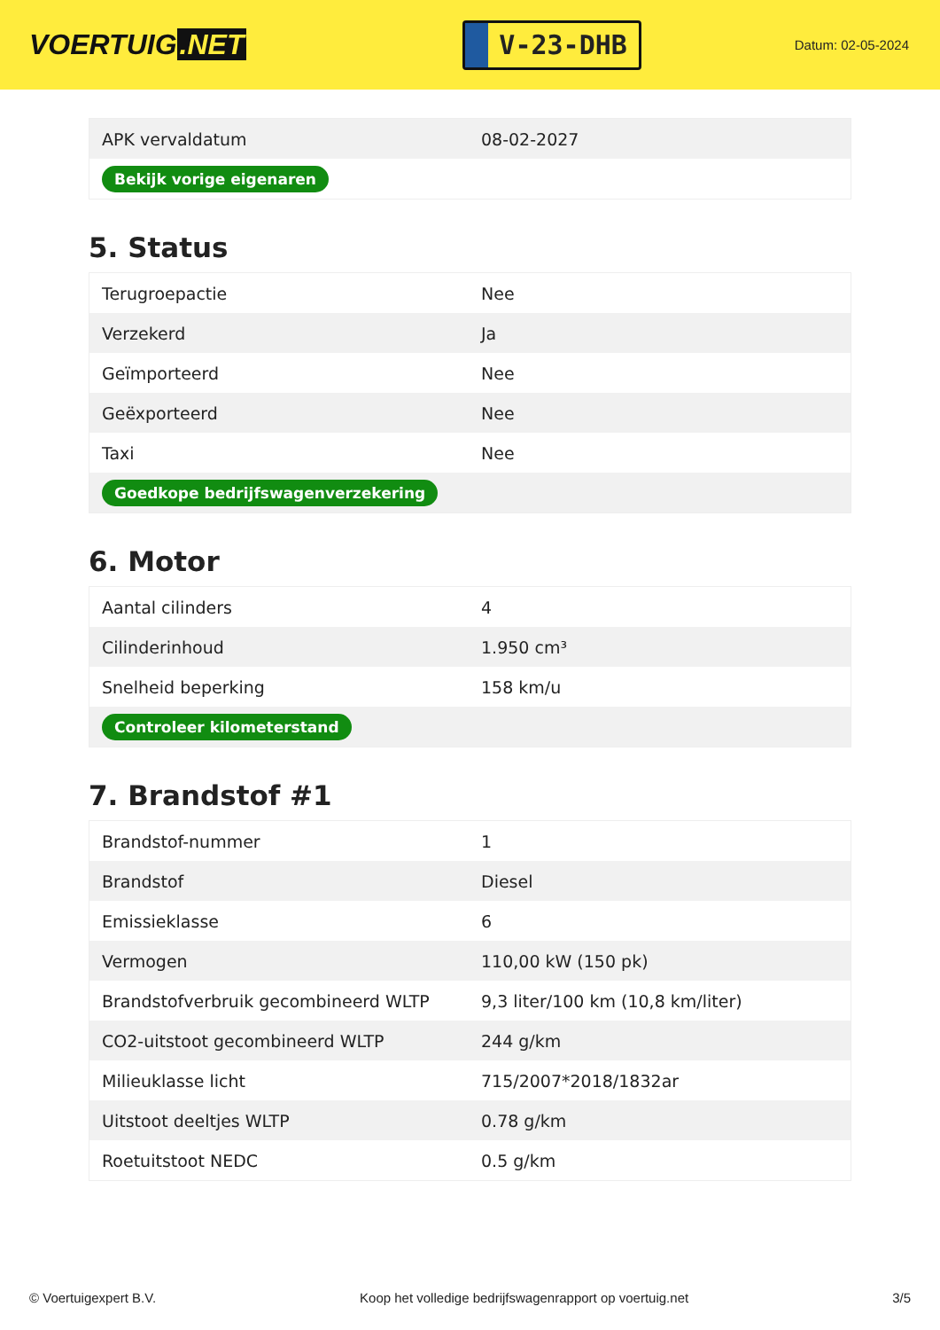VOERTUIG.NET
V-23-DHB
Datum: 02-05-2024
| APK vervaldatum | 08-02-2027 |
| Bekijk vorige eigenaren | |
5. Status
| Terugroepactie | Nee |
| Verzekerd | Ja |
| Geïmporteerd | Nee |
| Geëxporteerd | Nee |
| Taxi | Nee |
| Goedkope bedrijfswagenverzekering | |
6. Motor
| Aantal cilinders | 4 |
| Cilinderinhoud | 1.950 cm³ |
| Snelheid beperking | 158 km/u |
| Controleer kilometerstand | |
7. Brandstof #1
| Brandstof-nummer | 1 |
| Brandstof | Diesel |
| Emissieklasse | 6 |
| Vermogen | 110,00 kW (150 pk) |
| Brandstofverbruik gecombineerd WLTP | 9,3 liter/100 km (10,8 km/liter) |
| CO2-uitstoot gecombineerd WLTP | 244 g/km |
| Milieuklasse licht | 715/2007*2018/1832ar |
| Uitstoot deeltjes WLTP | 0.78 g/km |
| Roetuitstoot NEDC | 0.5 g/km |
© Voertuigexpert B.V. Koop het volledige bedrijfswagenrapport op voertuig.net 3/5